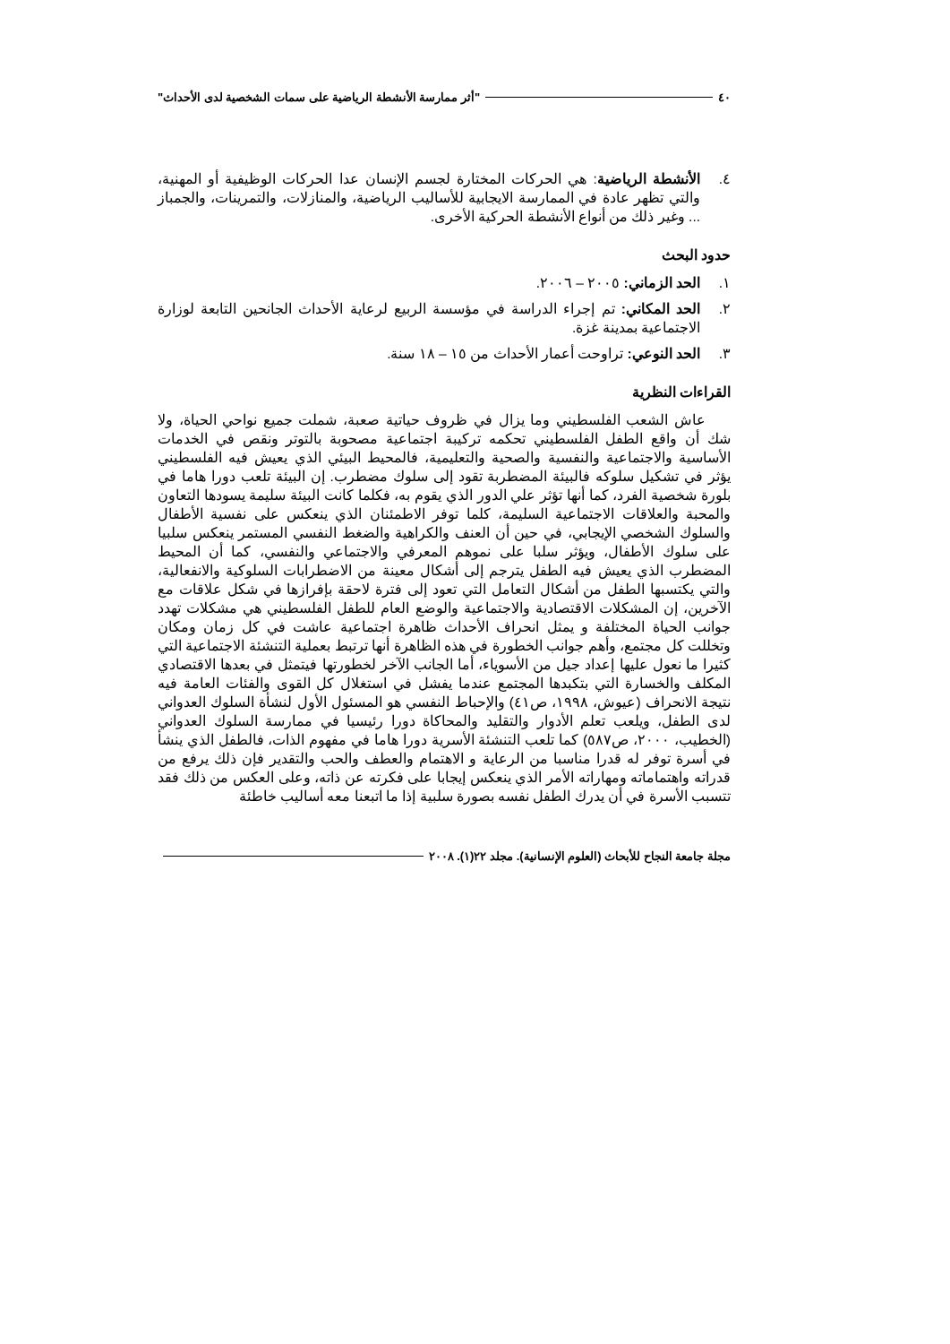٤٠ "أثر ممارسة الأنشطة الرياضية على سمات الشخصية لدى الأحداث"
٤. الأنشطة الرياضية: هي الحركات المختارة لجسم الإنسان عدا الحركات الوظيفية أو المهنية، والتي تظهر عادة في الممارسة الايجابية للأساليب الرياضية، والمنازلات، والتمرينات، والجمباز ... وغير ذلك من أنواع الأنشطة الحركية الأخرى.
حدود البحث
١. الحد الزماني: ٢٠٠٥ – ٢٠٠٦.
٢. الحد المكاني: تم إجراء الدراسة في مؤسسة الربيع لرعاية الأحداث الجانحين التابعة لوزارة الاجتماعية بمدينة غزة.
٣. الحد النوعي: تراوحت أعمار الأحداث من ١٥ – ١٨ سنة.
القراءات النظرية
عاش الشعب الفلسطيني وما يزال في ظروف حياتية صعبة، شملت جميع نواحي الحياة، ولا شك أن واقع الطفل الفلسطيني تحكمه تركيبة اجتماعية مصحوبة بالتوتر ونقص في الخدمات الأساسية والاجتماعية والنفسية والصحية والتعليمية، فالمحيط البيئي الذي يعيش فيه الفلسطيني يؤثر في تشكيل سلوكه فالبيئة المضطربة تقود إلى سلوك مضطرب. إن البيئة تلعب دورا هاما في بلورة شخصية الفرد، كما أنها تؤثر علي الدور الذي يقوم به، فكلما كانت البيئة سليمة يسودها التعاون والمحبة والعلاقات الاجتماعية السليمة، كلما توفر الاطمئنان الذي ينعكس على نفسية الأطفال والسلوك الشخصي الإيجابي، في حين أن العنف والكراهية والضغط النفسي المستمر ينعكس سلبيا على سلوك الأطفال، ويؤثر سلبا على نموهم المعرفي والاجتماعي والنفسي، كما أن المحيط المضطرب الذي يعيش فيه الطفل يترجم إلى أشكال معينة من الاضطرابات السلوكية والانفعالية، والتي يكتسبها الطفل من أشكال التعامل التي تعود إلى فترة لاحقة بإفرازها في شكل علاقات مع الآخرين، إن المشكلات الاقتصادية والاجتماعية والوضع العام للطفل الفلسطيني هي مشكلات تهدد جوانب الحياة المختلفة و يمثل انحراف الأحداث ظاهرة اجتماعية عاشت في كل زمان ومكان وتخللت كل مجتمع، وأهم جوانب الخطورة في هذه الظاهرة أنها ترتبط بعملية التنشئة الاجتماعية التي كثيرا ما نعول عليها إعداد جيل من الأسوياء، أما الجانب الآخر لخطورتها فيتمثل في بعدها الاقتصادي المكلف والخسارة التي بتكبدها المجتمع عندما يفشل في استغلال كل القوى والفئات العامة فيه نتيجة الانحراف (عيوش، ١٩٩٨، ص٤١) والإحباط النفسي هو المسئول الأول لنشأة السلوك العدواني لدى الطفل، ويلعب تعلم الأدوار والتقليد والمحاكاة دورا رئيسيا في ممارسة السلوك العدواني (الخطيب، ٢٠٠٠، ص٥٨٧) كما تلعب التنشئة الأسرية دورا هاما في مفهوم الذات، فالطفل الذي ينشأ في أسرة توفر له قدرا مناسبا من الرعاية و الاهتمام والعطف والحب والتقدير فإن ذلك يرفع من قدراته واهتماماته ومهاراته الأمر الذي ينعكس إيجابا على فكرته عن ذاته، وعلى العكس من ذلك فقد تتسبب الأسرة في أن يدرك الطفل نفسه بصورة سلبية إذا ما اتبعنا معه أساليب خاطئة
مجلة جامعة النجاح للأبحاث (العلوم الإنسانية). مجلد ٢٢(١). ٢٠٠٨